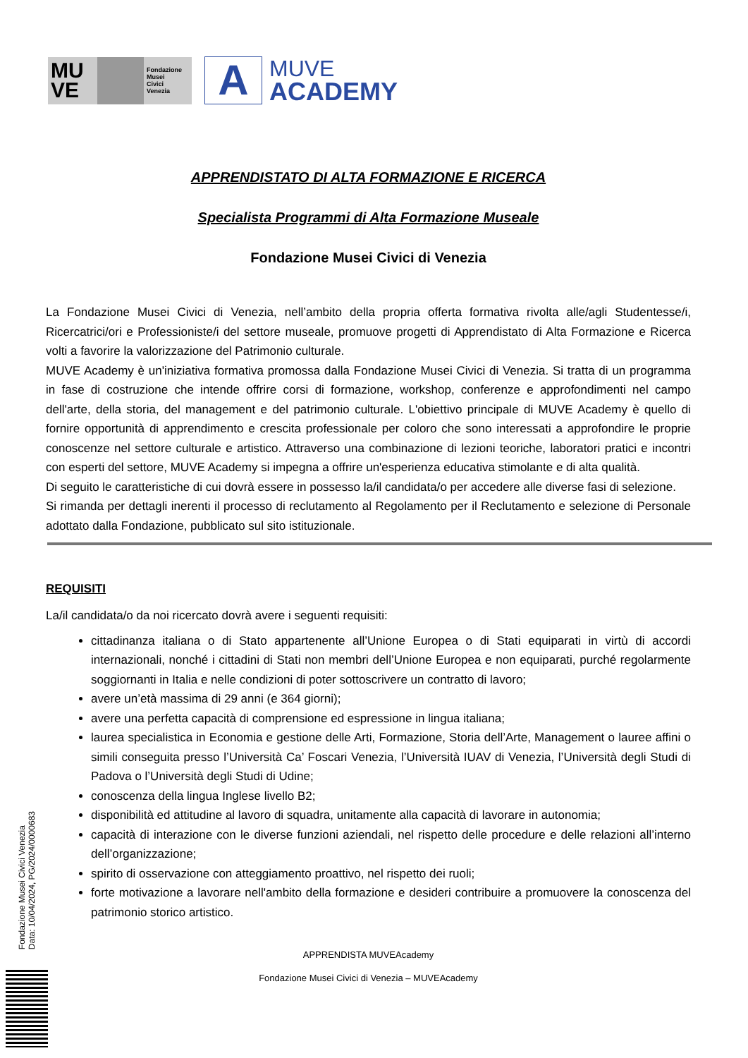MU VE
Fondazione
Musei
Civici
Venezia
A
MUVE
ACADEMY
APPRENDISTATO DI ALTA FORMAZIONE E RICERCA
Specialista Programmi di Alta Formazione Museale
Fondazione Musei Civici di Venezia
La Fondazione Musei Civici di Venezia, nell’ambito della propria offerta formativa rivolta alle/agli Studentesse/i, Ricercatrici/ori e Professioniste/i del settore museale, promuove progetti di Apprendistato di Alta Formazione e Ricerca volti a favorire la valorizzazione del Patrimonio culturale.
MUVE Academy è un'iniziativa formativa promossa dalla Fondazione Musei Civici di Venezia. Si tratta di un programma in fase di costruzione che intende offrire corsi di formazione, workshop, conferenze e approfondimenti nel campo dell'arte, della storia, del management e del patrimonio culturale. L'obiettivo principale di MUVE Academy è quello di fornire opportunità di apprendimento e crescita professionale per coloro che sono interessati a approfondire le proprie conoscenze nel settore culturale e artistico. Attraverso una combinazione di lezioni teoriche, laboratori pratici e incontri con esperti del settore, MUVE Academy si impegna a offrire un'esperienza educativa stimolante e di alta qualità.
Di seguito le caratteristiche di cui dovrà essere in possesso la/il candidata/o per accedere alle diverse fasi di selezione.
Si rimanda per dettagli inerenti il processo di reclutamento al Regolamento per il Reclutamento e selezione di Personale adottato dalla Fondazione, pubblicato sul sito istituzionale.
REQUISITI
La/il candidata/o da noi ricercato dovrà avere i seguenti requisiti:
cittadinanza italiana o di Stato appartenente all’Unione Europea o di Stati equiparati in virtù di accordi internazionali, nonché i cittadini di Stati non membri dell’Unione Europea e non equiparati, purché regolarmente soggiornanti in Italia e nelle condizioni di poter sottoscrivere un contratto di lavoro;
avere un’età massima di 29 anni (e 364 giorni);
avere una perfetta capacità di comprensione ed espressione in lingua italiana;
laurea specialistica in Economia e gestione delle Arti, Formazione, Storia dell’Arte, Management o lauree affini o simili conseguita presso l’Università Ca’ Foscari Venezia, l’Università IUAV di Venezia, l’Università degli Studi di Padova o l’Università degli Studi di Udine;
conoscenza della lingua Inglese livello B2;
disponibilità ed attitudine al lavoro di squadra, unitamente alla capacità di lavorare in autonomia;
capacità di interazione con le diverse funzioni aziendali, nel rispetto delle procedure e delle relazioni all’interno dell’organizzazione;
spirito di osservazione con atteggiamento proattivo, nel rispetto dei ruoli;
forte motivazione a lavorare nell'ambito della formazione e desideri contribuire a promuovere la conoscenza del patrimonio storico artistico.
APPRENDISTA MUVEAcademy
Fondazione Musei Civici di Venezia – MUVEAcademy
Fondazione Musei Civici Venezia
Data: 10/04/2024, PG/2024/0000683